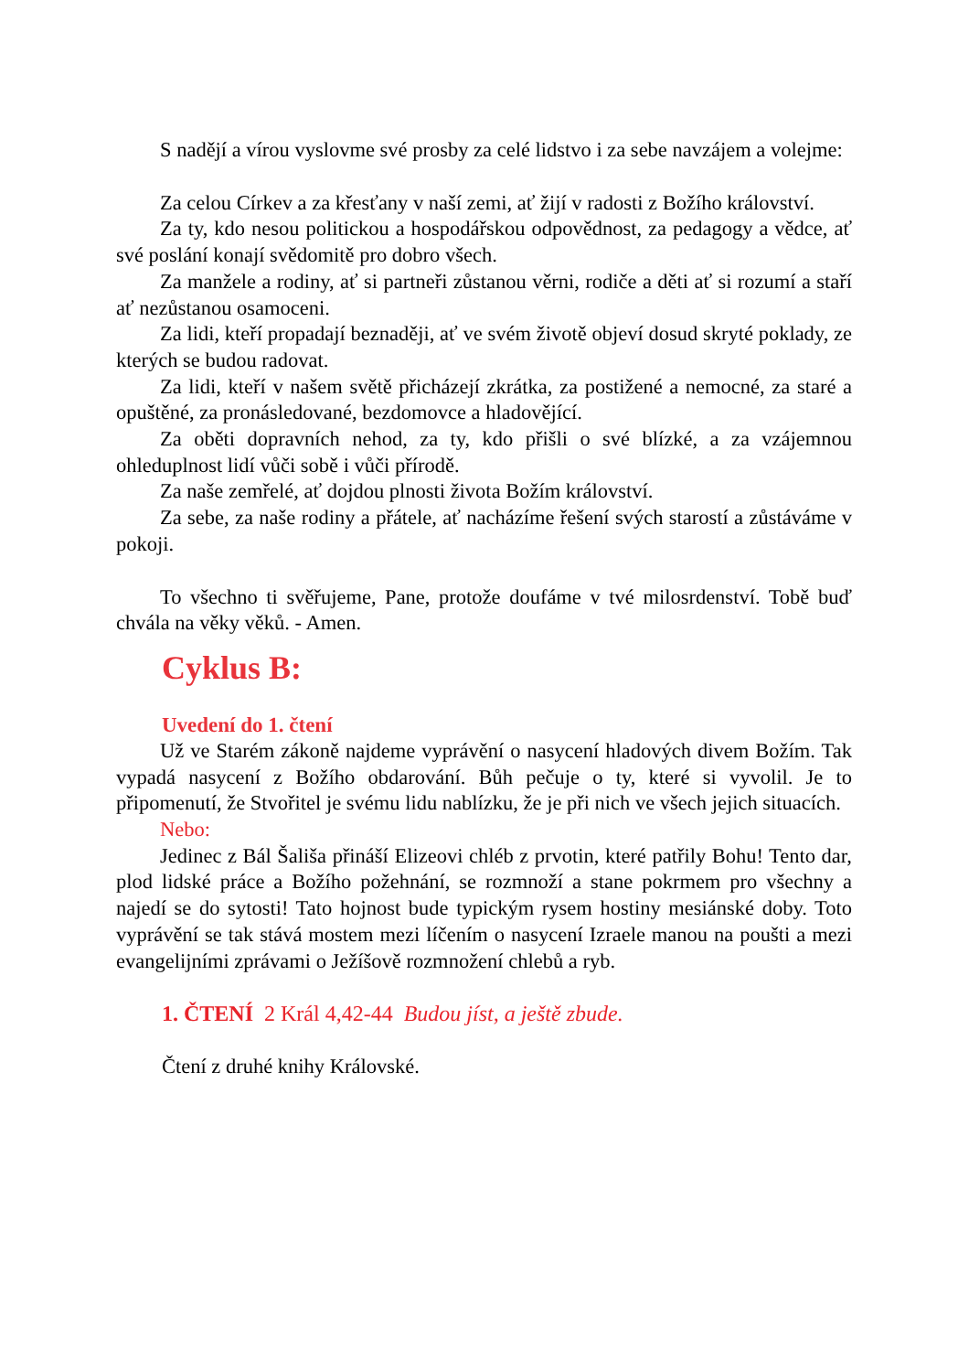S nadějí a vírou vyslovme své prosby za celé lidstvo i za sebe navzájem a volejme:
Za celou Církev a za křesťany v naší zemi, ať žijí v radosti z Božího království.
Za ty, kdo nesou politickou a hospodářskou odpovědnost, za pedagogy a vědce, ať své poslání konají svědomitě pro dobro všech.
Za manžele a rodiny, ať si partneři zůstanou věrni, rodiče a děti ať si rozumí a staří ať nezůstanou osamoceni.
Za lidi, kteří propadají beznaději, ať ve svém životě objeví dosud skryté poklady, ze kterých se budou radovat.
Za lidi, kteří v našem světě přicházejí zkrátka, za postižené a nemocné, za staré a opuštěné, za pronásledované, bezdomovce a hladovějící.
Za oběti dopravních nehod, za ty, kdo přišli o své blízké, a za vzájemnou ohleduplnost lidí vůči sobě i vůči přírodě.
Za naše zemřelé, ať dojdou plnosti života Božím království.
Za sebe, za naše rodiny a přátele, ať nacházíme řešení svých starostí a zůstáváme v pokoji.
To všechno ti svěřujeme, Pane, protože doufáme v tvé milosrdenství. Tobě buď chvála na věky věků. - Amen.
Cyklus B:
Uvedení do 1. čtení
Už ve Starém zákoně najdeme vyprávění o nasycení hladových divem Božím. Tak vypadá nasycení z Božího obdarování. Bůh pečuje o ty, které si vyvolil. Je to připomenutí, že Stvořitel je svému lidu nablízku, že je při nich ve všech jejich situacích.
Nebo:
Jedinec z Bál Šališa přináší Elizeovi chléb z prvotin, které patřily Bohu! Tento dar, plod lidské práce a Božího požehnání, se rozmnoží a stane pokrmem pro všechny a najedí se do sytosti! Tato hojnost bude typickým rysem hostiny mesiánské doby. Toto vyprávění se tak stává mostem mezi líčením o nasycení Izraele manou na poušti a mezi evangelijními zprávami o Ježíšově rozmnožení chlebů a ryb.
1. ČTENÍ 2 Král 4,42-44 Budou jíst, a ještě zbude.
Čtení z druhé knihy Královské.